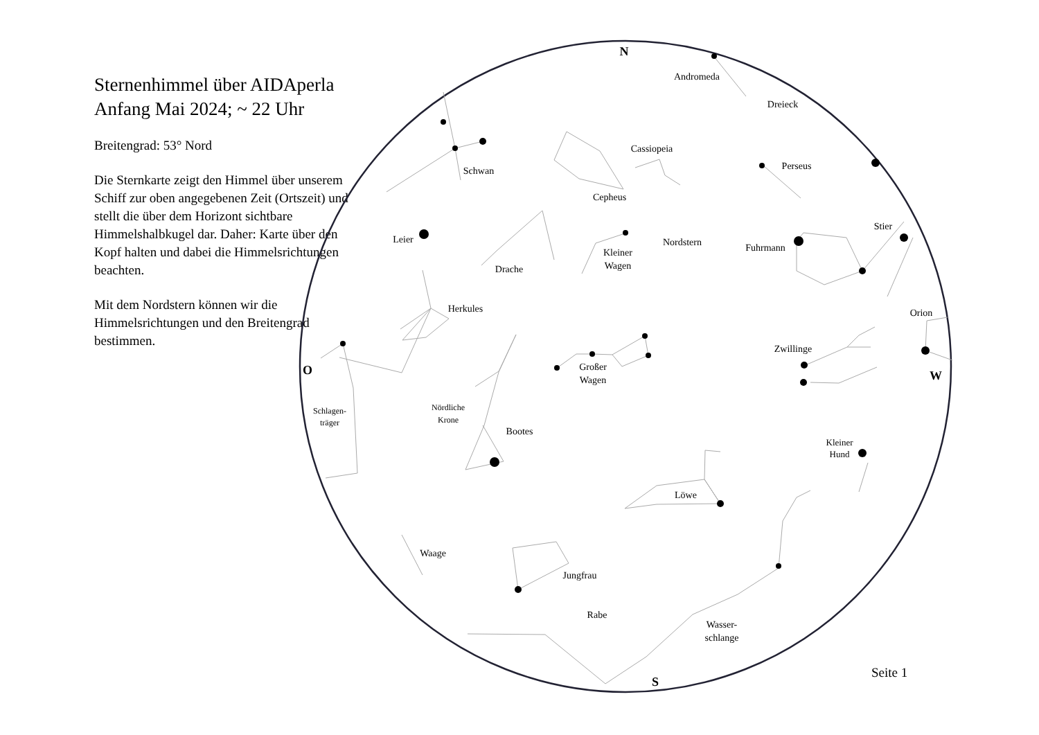Sternenhimmel über AIDAperla
Anfang Mai 2024; ~ 22 Uhr
Breitengrad: 53° Nord
Die Sternkarte zeigt den Himmel über unserem Schiff zur oben angegebenen Zeit (Ortszeit) und stellt die über dem Horizont sichtbare Himmelshalbkugel dar. Daher: Karte über den Kopf halten und dabei die Himmelsrichtungen beachten.
Mit dem Nordstern können wir die Himmelsrichtungen und den Breitengrad bestimmen.
N
S
O
W
Andromeda
Dreieck
Cassiopeia
Perseus
Schwan
Cepheus
Leier
Nordstern
Kleiner
Wagen
Stier
Fuhrmann
Drache
Herkules
Orion
Zwillinge
Großer
Wagen
Schlagen-
träger
Nördliche
Krone
Bootes
Kleiner
Hund
Löwe
Waage
Jungfrau
Rabe
Wasser-
schlange
Seite 1